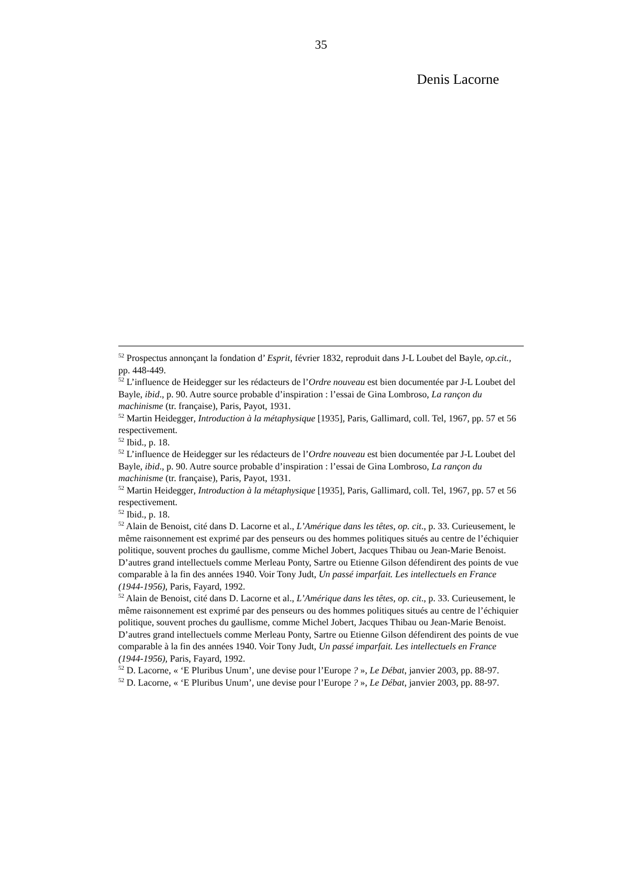35
Denis Lacorne
<sup>52</sup> Prospectus annonçant la fondation d’ Esprit, février 1832, reproduit dans J-L Loubet del Bayle, op.cit., pp. 448-449.
<sup>52</sup> L’influence de Heidegger sur les rédacteurs de l’Ordre nouveau est bien documentée par J-L Loubet del Bayle, ibid., p. 90. Autre source probable d’inspiration : l’essai de Gina Lombroso, La rançon du machinisme (tr. française), Paris, Payot, 1931.
<sup>52</sup> Martin Heidegger, Introduction à la métaphysique [1935], Paris, Gallimard, coll. Tel, 1967, pp. 57 et 56 respectivement.
<sup>52</sup> Ibid., p. 18.
<sup>52</sup> L’influence de Heidegger sur les rédacteurs de l’Ordre nouveau est bien documentée par J-L Loubet del Bayle, ibid., p. 90. Autre source probable d’inspiration : l’essai de Gina Lombroso, La rançon du machinisme (tr. française), Paris, Payot, 1931.
<sup>52</sup> Martin Heidegger, Introduction à la métaphysique [1935], Paris, Gallimard, coll. Tel, 1967, pp. 57 et 56 respectivement.
<sup>52</sup> Ibid., p. 18.
<sup>52</sup> Alain de Benoist, cité dans D. Lacorne et al., L’Amérique dans les têtes, op. cit., p. 33. Curieusement, le même raisonnement est exprimé par des penseurs ou des hommes politiques situés au centre de l’échiquier politique, souvent proches du gaullisme, comme Michel Jobert, Jacques Thibau ou Jean-Marie Benoist. D’autres grand intellectuels comme Merleau Ponty, Sartre ou Etienne Gilson défendirent des points de vue comparable à la fin des années 1940. Voir Tony Judt, Un passé imparfait. Les intellectuels en France (1944-1956), Paris, Fayard, 1992.
<sup>52</sup> Alain de Benoist, cité dans D. Lacorne et al., L’Amérique dans les têtes, op. cit., p. 33. Curieusement, le même raisonnement est exprimé par des penseurs ou des hommes politiques situés au centre de l’échiquier politique, souvent proches du gaullisme, comme Michel Jobert, Jacques Thibau ou Jean-Marie Benoist. D’autres grand intellectuels comme Merleau Ponty, Sartre ou Etienne Gilson défendirent des points de vue comparable à la fin des années 1940. Voir Tony Judt, Un passé imparfait. Les intellectuels en France (1944-1956), Paris, Fayard, 1992.
<sup>52</sup> D. Lacorne, « ‘E Pluribus Unum’, une devise pour l’Europe ? », Le Débat, janvier 2003, pp. 88-97.
<sup>52</sup> D. Lacorne, « ‘E Pluribus Unum’, une devise pour l’Europe ? », Le Débat, janvier 2003, pp. 88-97.